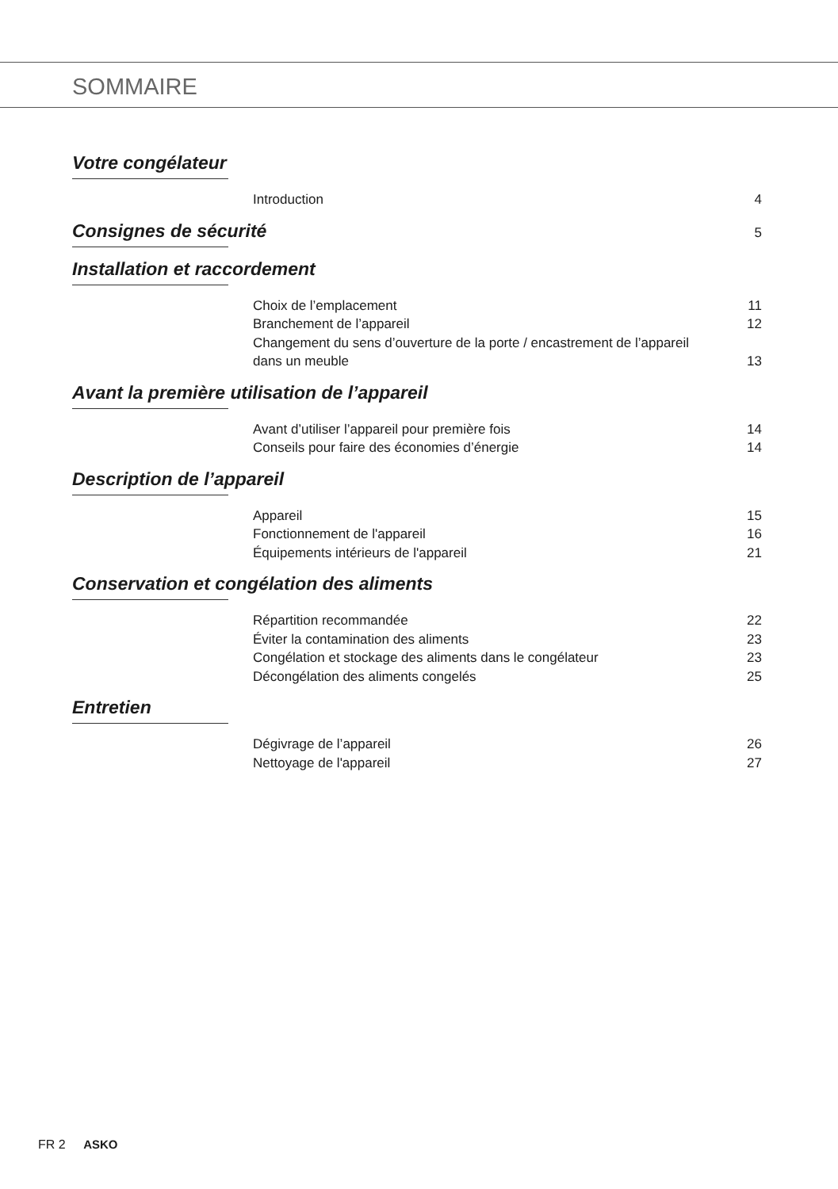SOMMAIRE
Votre congélateur
Introduction 4
Consignes de sécurité 5
Installation et raccordement
Choix de l’emplacement 11
Branchement de l’appareil 12
Changement du sens d’ouverture de la porte / encastrement de l’appareil dans un meuble 13
Avant la première utilisation de l’appareil
Avant d’utiliser l’appareil pour première fois 14
Conseils pour faire des économies d’énergie 14
Description de l’appareil
Appareil 15
Fonctionnement de l'appareil 16
Équipements intérieurs de l'appareil 21
Conservation et congélation des aliments
Répartition recommandée 22
Éviter la contamination des aliments 23
Congélation et stockage des aliments dans le congélateur 23
Décongélation des aliments congelés 25
Entretien
Dégivrage de l’appareil 26
Nettoyage de l'appareil 27
FR 2 ASKO